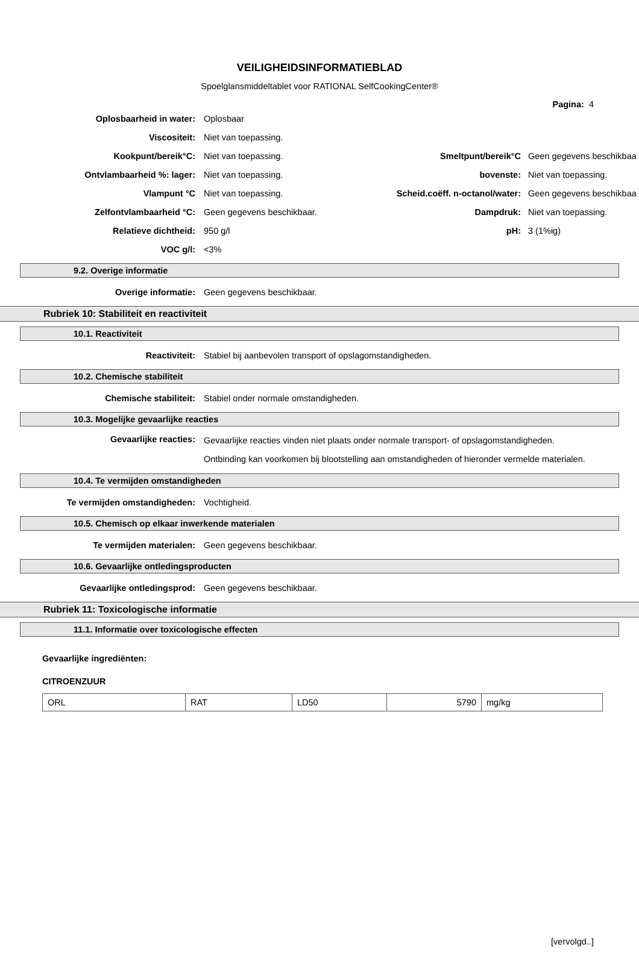VEILIGHEIDSINFORMATIEBLAD
Spoelglansmiddeltablet voor RATIONAL SelfCookingCenter®
Pagina: 4
Oplosbaarheid in water: Oplosbaar
Viscositeit: Niet van toepassing.
Kookpunt/bereik°C: Niet van toepassing. Smeltpunt/bereik°C Geen gegevens beschikbaa
Ontvlambaarheid %: lager: Niet van toepassing. bovenste: Niet van toepassing.
Vlampunt °C Niet van toepassing. Scheid.coëff. n-octanol/water: Geen gegevens beschikbaa
Zelfontvlambaarheid °C: Geen gegevens beschikbaar. Dampdruk: Niet van toepassing.
Relatieve dichtheid: 950 g/l pH: 3 (1%ig)
VOC g/l: <3%
9.2. Overige informatie
Overige informatie: Geen gegevens beschikbaar.
Rubriek 10: Stabiliteit en reactiviteit
10.1. Reactiviteit
Reactiviteit: Stabiel bij aanbevolen transport of opslagomstandigheden.
10.2. Chemische stabiliteit
Chemische stabiliteit: Stabiel onder normale omstandigheden.
10.3. Mogelijke gevaarlijke reacties
Gevaarlijke reacties: Gevaarlijke reacties vinden niet plaats onder normale transport- of opslagomstandigheden. Ontbinding kan voorkomen bij blootstelling aan omstandigheden of hieronder vermelde materialen.
10.4. Te vermijden omstandigheden
Te vermijden omstandigheden: Vochtigheid.
10.5. Chemisch op elkaar inwerkende materialen
Te vermijden materialen: Geen gegevens beschikbaar.
10.6. Gevaarlijke ontledingsproducten
Gevaarlijke ontledingsprod: Geen gegevens beschikbaar.
Rubriek 11: Toxicologische informatie
11.1. Informatie over toxicologische effecten
Gevaarlijke ingrediënten:
CITROENZUUR
| ORL | RAT | LD50 | 5790 | mg/kg |
[vervolgd..]